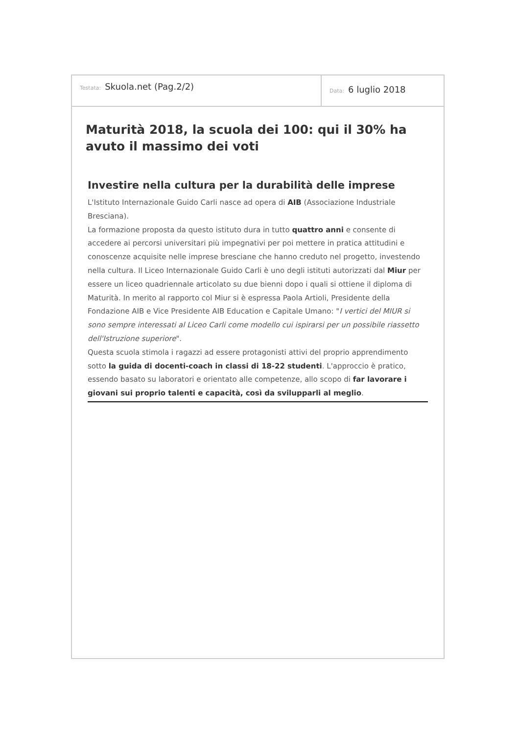Testata: Skuola.net (Pag.2/2)
Data: 6 luglio 2018
Maturità 2018, la scuola dei 100: qui il 30% ha avuto il massimo dei voti
Investire nella cultura per la durabilità delle imprese
L'Istituto Internazionale Guido Carli nasce ad opera di AIB (Associazione Industriale Bresciana).
La formazione proposta da questo istituto dura in tutto quattro anni e consente di accedere ai percorsi universitari più impegnativi per poi mettere in pratica attitudini e conoscenze acquisite nelle imprese bresciane che hanno creduto nel progetto, investendo nella cultura. Il Liceo Internazionale Guido Carli è uno degli istituti autorizzati dal Miur per essere un liceo quadriennale articolato su due bienni dopo i quali si ottiene il diploma di Maturità. In merito al rapporto col Miur si è espressa Paola Artioli, Presidente della Fondazione AIB e Vice Presidente AIB Education e Capitale Umano: "I vertici del MIUR si sono sempre interessati al Liceo Carli come modello cui ispirarsi per un possibile riassetto dell'Istruzione superiore".
Questa scuola stimola i ragazzi ad essere protagonisti attivi del proprio apprendimento sotto la guida di docenti-coach in classi di 18-22 studenti. L'approccio è pratico, essendo basato su laboratori e orientato alle competenze, allo scopo di far lavorare i giovani sui proprio talenti e capacità, così da svilupparli al meglio.